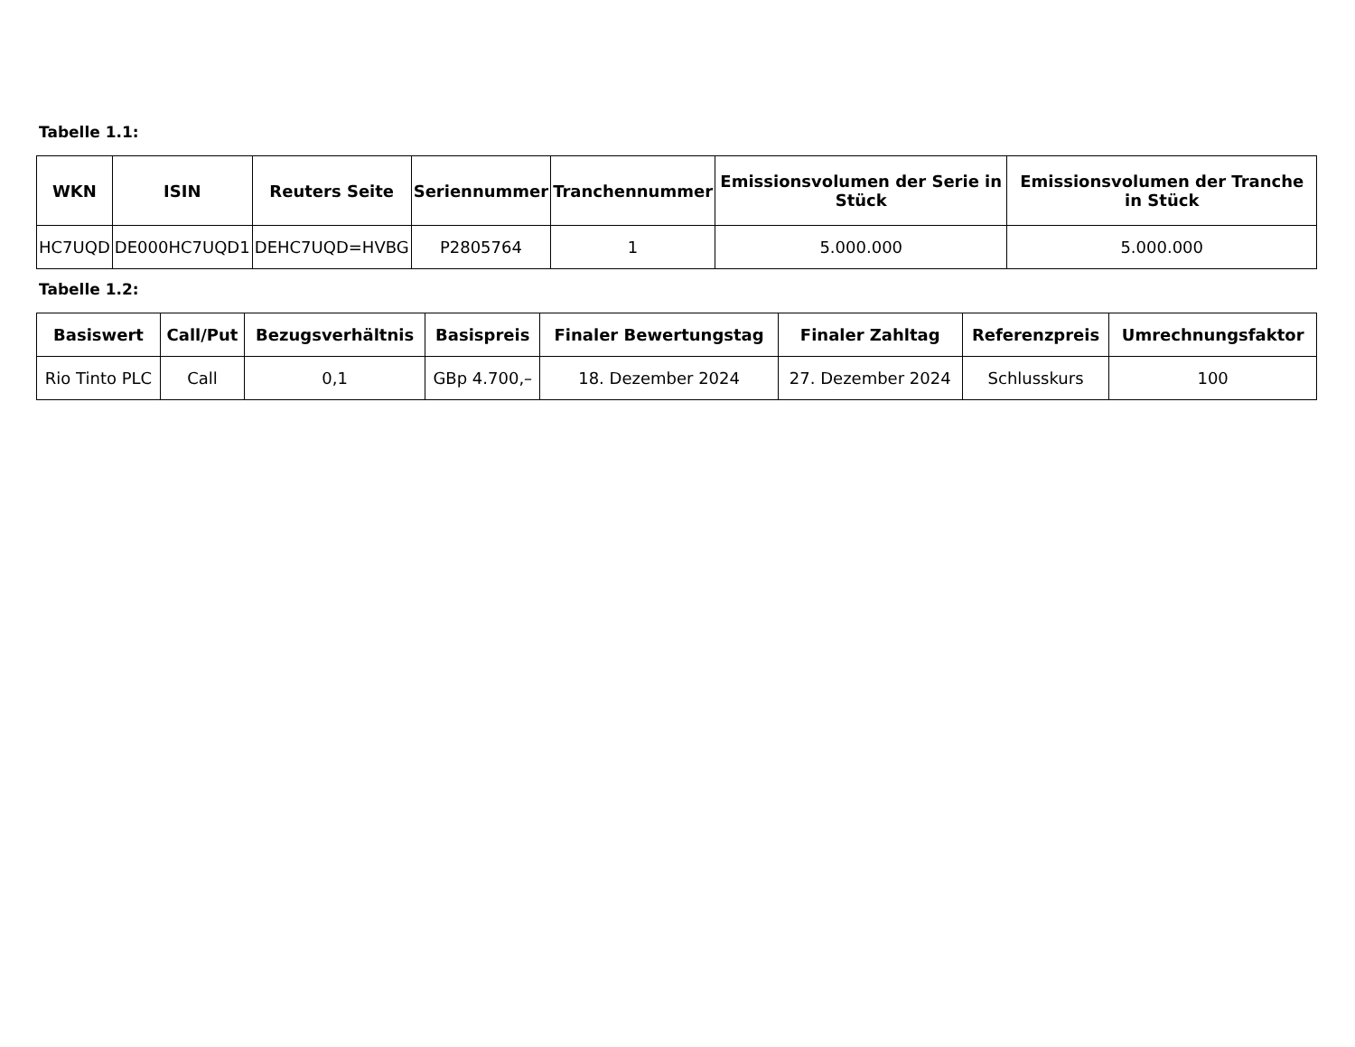Tabelle 1.1:
| WKN | ISIN | Reuters Seite | Seriennummer | Tranchennummer | Emissionsvolumen der Serie in Stück | Emissionsvolumen der Tranche in Stück |
| --- | --- | --- | --- | --- | --- | --- |
| HC7UQD | DE000HC7UQD1 | DEHC7UQD=HVBG | P2805764 | 1 | 5.000.000 | 5.000.000 |
Tabelle 1.2:
| Basiswert | Call/Put | Bezugsverhältnis | Basispreis | Finaler Bewertungstag | Finaler Zahltag | Referenzpreis | Umrechnungsfaktor |
| --- | --- | --- | --- | --- | --- | --- | --- |
| Rio Tinto PLC | Call | 0,1 | GBp 4.700,– | 18. Dezember 2024 | 27. Dezember 2024 | Schlusskurs | 100 |